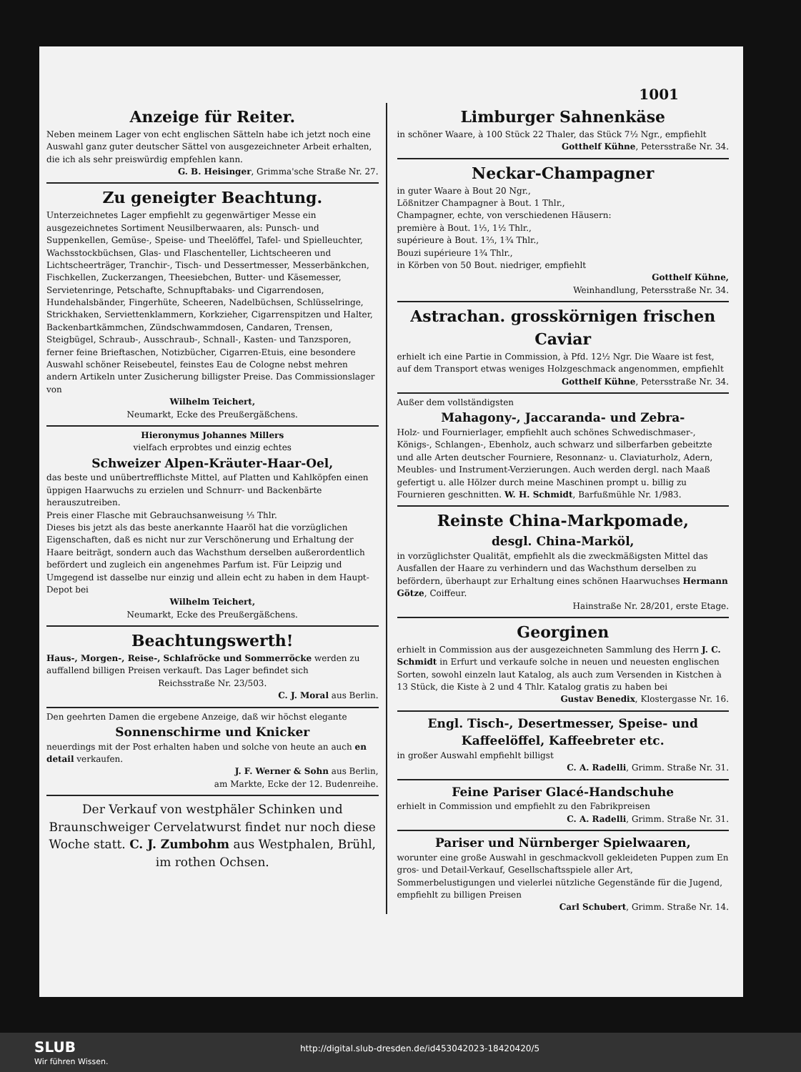1001
Anzeige für Reiter.
Neben meinem Lager von echt englischen Sätteln habe ich jetzt noch eine Auswahl ganz guter deutscher Sättel von ausgezeichneter Arbeit erhalten, die ich als sehr preiswürdig empfehlen kann.
G. B. Heisinger, Grimma'sche Straße Nr. 27.
Zu geneigter Beachtung.
Unterzeichnetes Lager empfiehlt zu gegenwärtiger Messe ein ausgezeichnetes Sortiment Neusilberwaaren, als: Punsch- und Suppenkellen, Gemüse-, Speise- und Theelöffel, Tafel- und Spielleuchter, Wachsstockbüchsen, Glas- und Flaschenteller, Lichtscheeren und Lichtscheerträger, Tranchir-, Tisch- und Dessertmesser, Messerbänkchen, Fischkellen, Zuckerzangen, Theesiebchen, Butter- und Käsemesser, Servietenringe, Petschafte, Schnupftabaks- und Cigarrendosen, Hundehalsbänder, Fingerhüte, Scheeren, Nadelbüchsen, Schlüsselringe, Strickhaken, Serviettenklammern, Korkzieher, Cigarrenspitzen und Halter, Backenbartkämmchen, Zündschwammdosen, Candaren, Trensen, Steigbügel, Schraub-, Ausschraub-, Schnall-, Kasten- und Tanzsporen, ferner feine Brieftaschen, Notizbücher, Cigarren-Etuis, eine besondere Auswahl schöner Reisebeutel, feinstes Eau de Cologne nebst mehren andern Artikeln unter Zusicherung billigster Preise. Das Commissionslager von
Wilhelm Teichert,
Neumarkt, Ecke des Preußergäßchens.
Hieronymus Johannes Millers
vielfach erprobtes und einzig echtes
Schweizer Alpen-Kräuter-Haar-Oel,
das beste und unübertrefflichste Mittel, auf Platten und Kahlköpfen einen üppigen Haarwuchs zu erzielen und Schnurr- und Backenbärte herauszutreiben.
Preis einer Flasche mit Gebrauchsanweisung ⅓ Thlr.
Dieses bis jetzt als das beste anerkannte Haaröl hat die vorzüglichen Eigenschaften, daß es nicht nur zur Verschönerung und Erhaltung der Haare beiträgt, sondern auch das Wachsthum derselben außerordentlich befördert und zugleich ein angenehmes Parfum ist. Für Leipzig und Umgegend ist dasselbe nur einzig und allein echt zu haben in dem Haupt-Depot bei
Wilhelm Teichert,
Neumarkt, Ecke des Preußergäßchens.
Beachtungswerth!
Haus-, Morgen-, Reise-, Schlafröcke und Sommerröcke werden zu auffallend billigen Preisen verkauft. Das Lager befindet sich
Reichsstraße Nr. 23/503.
C. J. Moral aus Berlin.
Den geehrten Damen die ergebene Anzeige, daß wir höchst elegante
Sonnenschirme und Knicker
neuerdings mit der Post erhalten haben und solche von heute an auch en detail verkaufen.
J. F. Werner & Sohn aus Berlin,
am Markte, Ecke der 12. Budenreihe.
Der Verkauf von westphäler Schinken und Braunschweiger Cervelatwurst findet nur noch diese Woche statt. C. J. Zumbohm aus Westphalen, Brühl, im rothen Ochsen.
Limburger Sahnenkäse
in schöner Waare, à 100 Stück 22 Thaler, das Stück 7½ Ngr., empfiehlt
Gotthelf Kühne, Petersstraße Nr. 34.
Neckar-Champagner
in guter Waare à Bout 20 Ngr.,
Lößnitzer Champagner à Bout. 1 Thlr.,
Champagner, echte, von verschiedenen Häusern:
première à Bout. 1⅓, 1½ Thlr.,
supérieure à Bout. 1⅔, 1¾ Thlr.,
Bouzi supérieure 1¾ Thlr.,
in Körben von 50 Bout. niedriger, empfiehlt
Gotthelf Kühne,
Weinhandlung, Petersstraße Nr. 34.
Astrachan. grosskörnigen frischen Caviar
erhielt ich eine Partie in Commission, à Pfd. 12½ Ngr. Die Waare ist fest, auf dem Transport etwas weniges Holzgeschmack angenommen, empfiehlt
Gotthelf Kühne, Petersstraße Nr. 34.
Außer dem vollständigsten
Mahagony-, Jaccaranda- und Zebra-
Holz- und Fournierlager, empfiehlt auch schönes Schwedischmaser-, Königs-, Schlangen-, Ebenholz, auch schwarz und silberfarben gebeitzte und alle Arten deutscher Fourniere, Resonnanz- u. Claviaturholz, Adern, Meubles- und Instrument-Verzierungen. Auch werden dergl. nach Maaß gefertigt u. alle Hölzer durch meine Maschinen prompt u. billig zu Fournieren geschnitten. W. H. Schmidt, Barfußmühle Nr. 1/983.
Reinste China-Markpomade,
desgl. China-Marköl,
in vorzüglichster Qualität, empfiehlt als die zweckmäßigsten Mittel das Ausfallen der Haare zu verhindern und das Wachsthum derselben zu befördern, überhaupt zur Erhaltung eines schönen Haarwuchses Hermann Götze, Coiffeur.
Hainstraße Nr. 28/201, erste Etage.
Georginen
erhielt in Commission aus der ausgezeichneten Sammlung des Herrn J. C. Schmidt in Erfurt und verkaufe solche in neuen und neuesten englischen Sorten, sowohl einzeln laut Katalog, als auch zum Versenden in Kistchen à 13 Stück, die Kiste à 2 und 4 Thlr. Katalog gratis zu haben bei
Gustav Benedix, Klostergasse Nr. 16.
Engl. Tisch-, Desertmesser, Speise- und Kaffeelöffel, Kaffeebreter etc.
in großer Auswahl empfiehlt billigst
C. A. Radelli, Grimm. Straße Nr. 31.
Feine Pariser Glacé-Handschuhe
erhielt in Commission und empfiehlt zu den Fabrikpreisen
C. A. Radelli, Grimm. Straße Nr. 31.
Pariser und Nürnberger Spielwaaren,
worunter eine große Auswahl in geschmackvoll gekleideten Puppen zum En gros- und Detail-Verkauf, Gesellschaftsspiele aller Art, Sommerbelustigungen und vielerlei nützliche Gegenstände für die Jugend, empfiehlt zu billigen Preisen
Carl Schubert, Grimm. Straße Nr. 14.
SLUB
Wir führen Wissen.
http://digital.slub-dresden.de/id453042023-18420420/5